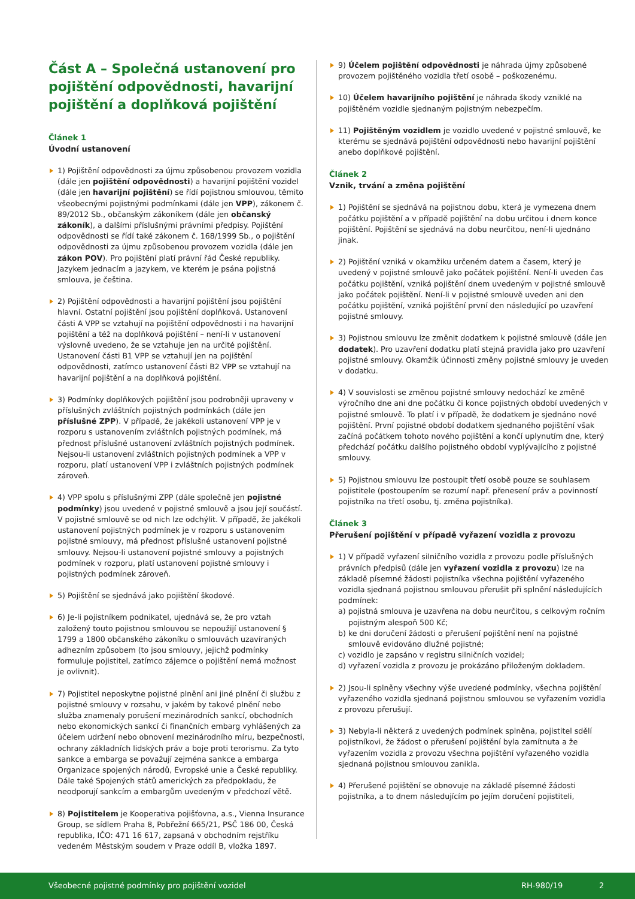Část A – Společná ustanovení pro pojištění odpovědnosti, havarijní pojištění a doplňková pojištění
Článek 1
Úvodní ustanovení
1) Pojištění odpovědnosti za újmu způsobenou provozem vozidla (dále jen pojištění odpovědnosti) a havarijní pojištění vozidel (dále jen havarijní pojištění) se řídí pojistnou smlouvou, těmito všeobecnými pojistnými podmínkami (dále jen VPP), zákonem č. 89/2012 Sb., občanským zákoníkem (dále jen občanský zákoník), a dalšími příslušnými právními předpisy. Pojištění odpovědnosti se řídí také zákonem č. 168/1999 Sb., o pojištění odpovědnosti za újmu způsobenou provozem vozidla (dále jen zákon POV). Pro pojištění platí právní řád České republiky. Jazykem jednacím a jazykem, ve kterém je psána pojistná smlouva, je čeština.
2) Pojištění odpovědnosti a havarijní pojištění jsou pojištění hlavní. Ostatní pojištění jsou pojištění doplňková. Ustanovení části A VPP se vztahují na pojištění odpovědnosti i na havarijní pojištění a též na doplňková pojištění – není-li v ustanovení výslovně uvedeno, že se vztahuje jen na určité pojištění. Ustanovení části B1 VPP se vztahují jen na pojištění odpovědnosti, zatímco ustanovení části B2 VPP se vztahují na havarijní pojištění a na doplňková pojištění.
3) Podmínky doplňkových pojištění jsou podrobněji upraveny v příslušných zvláštních pojistných podmínkách (dále jen příslušné ZPP). V případě, že jakékoli ustanovení VPP je v rozporu s ustanovením zvláštních pojistných podmínek, má přednost příslušné ustanovení zvláštních pojistných podmínek. Nejsou-li ustanovení zvláštních pojistných podmínek a VPP v rozporu, platí ustanovení VPP i zvláštních pojistných podmínek zároveň.
4) VPP spolu s příslušnými ZPP (dále společně jen pojistné podmínky) jsou uvedené v pojistné smlouvě a jsou její součástí. V pojistné smlouvě se od nich lze odchýlit. V případě, že jakékoli ustanovení pojistných podmínek je v rozporu s ustanovením pojistné smlouvy, má přednost příslušné ustanovení pojistné smlouvy. Nejsou-li ustanovení pojistné smlouvy a pojistných podmínek v rozporu, platí ustanovení pojistné smlouvy i pojistných podmínek zároveň.
5) Pojištění se sjednává jako pojištění škodové.
6) Je-li pojistníkem podnikatel, ujednává se, že pro vztah založený touto pojistnou smlouvou se nepoužijí ustanovení § 1799 a 1800 občanského zákoníku o smlouvách uzavíraných adhezním způsobem (to jsou smlouvy, jejichž podmínky formuluje pojistitel, zatímco zájemce o pojištění nemá možnost je ovlivnit).
7) Pojistitel neposkytne pojistné plnění ani jiné plnění či službu z pojistné smlouvy v rozsahu, v jakém by takové plnění nebo služba znamenaly porušení mezinárodních sankcí, obchodních nebo ekonomických sankcí či finančních embarg vyhlášených za účelem udržení nebo obnovení mezinárodního míru, bezpečnosti, ochrany základních lidských práv a boje proti terorismu. Za tyto sankce a embarga se považují zejména sankce a embarga Organizace spojených národů, Evropské unie a České republiky. Dále také Spojených států amerických za předpokladu, že neodporují sankcím a embargům uvedeným v předchozí větě.
8) Pojistitelem je Kooperativa pojišťovna, a.s., Vienna Insurance Group, se sídlem Praha 8, Pobřežní 665/21, PSČ 186 00, Česká republika, IČO: 471 16 617, zapsaná v obchodním rejstříku vedeném Městským soudem v Praze oddíl B, vložka 1897.
9) Účelem pojištění odpovědnosti je náhrada újmy způsobené provozem pojištěného vozidla třetí osobě – poškozenému.
10) Účelem havarijního pojištění je náhrada škody vzniklé na pojištěném vozidle sjednaným pojistným nebezpečím.
11) Pojištěným vozidlem je vozidlo uvedené v pojistné smlouvě, ke kterému se sjednává pojištění odpovědnosti nebo havarijní pojištění anebo doplňkové pojištění.
Článek 2
Vznik, trvání a změna pojištění
1) Pojištění se sjednává na pojistnou dobu, která je vymezena dnem počátku pojištění a v případě pojištění na dobu určitou i dnem konce pojištění. Pojištění se sjednává na dobu neurčitou, není-li ujednáno jinak.
2) Pojištění vzniká v okamžiku určeném datem a časem, který je uvedený v pojistné smlouvě jako počátek pojištění. Není-li uveden čas počátku pojištění, vzniká pojištění dnem uvedeným v pojistné smlouvě jako počátek pojištění. Není-li v pojistné smlouvě uveden ani den počátku pojištění, vzniká pojištění první den následující po uzavření pojistné smlouvy.
3) Pojistnou smlouvu lze změnit dodatkem k pojistné smlouvě (dále jen dodatek). Pro uzavření dodatku platí stejná pravidla jako pro uzavření pojistné smlouvy. Okamžik účinnosti změny pojistné smlouvy je uveden v dodatku.
4) V souvislosti se změnou pojistné smlouvy nedochází ke změně výročního dne ani dne počátku či konce pojistných období uvedených v pojistné smlouvě. To platí i v případě, že dodatkem je sjednáno nové pojištění. První pojistné období dodatkem sjednaného pojištění však začíná počátkem tohoto nového pojištění a končí uplynutím dne, který předchází počátku dalšího pojistného období vyplývajícího z pojistné smlouvy.
5) Pojistnou smlouvu lze postoupit třetí osobě pouze se souhlasem pojistitele (postoupením se rozumí např. přenesení práv a povinností pojistníka na třetí osobu, tj. změna pojistníka).
Článek 3
Přerušení pojištění v případě vyřazení vozidla z provozu
1) V případě vyřazení silničního vozidla z provozu podle příslušných právních předpisů (dále jen vyřazení vozidla z provozu) lze na základě písemné žádosti pojistníka všechna pojištění vyřazeného vozidla sjednaná pojistnou smlouvou přerušit při splnění následujících podmínek:
a) pojistná smlouva je uzavřena na dobu neurčitou, s celkovým ročním pojistným alespoň 500 Kč;
b) ke dni doručení žádosti o přerušení pojištění není na pojistné smlouvě evidováno dlužné pojistné;
c) vozidlo je zapsáno v registru silničních vozidel;
d) vyřazení vozidla z provozu je prokázáno přiloženým dokladem.
2) Jsou-li splněny všechny výše uvedené podmínky, všechna pojištění vyřazeného vozidla sjednaná pojistnou smlouvou se vyřazením vozidla z provozu přerušují.
3) Nebyla-li některá z uvedených podmínek splněna, pojistitel sdělí pojistníkovi, že žádost o přerušení pojištění byla zamítnuta a že vyřazením vozidla z provozu všechna pojištění vyřazeného vozidla sjednaná pojistnou smlouvou zanikla.
4) Přerušené pojištění se obnovuje na základě písemné žádosti pojistníka, a to dnem následujícím po jejím doručení pojistiteli,
Všeobecné pojistné podmínky pro pojištění vozidel RH-980/19 2